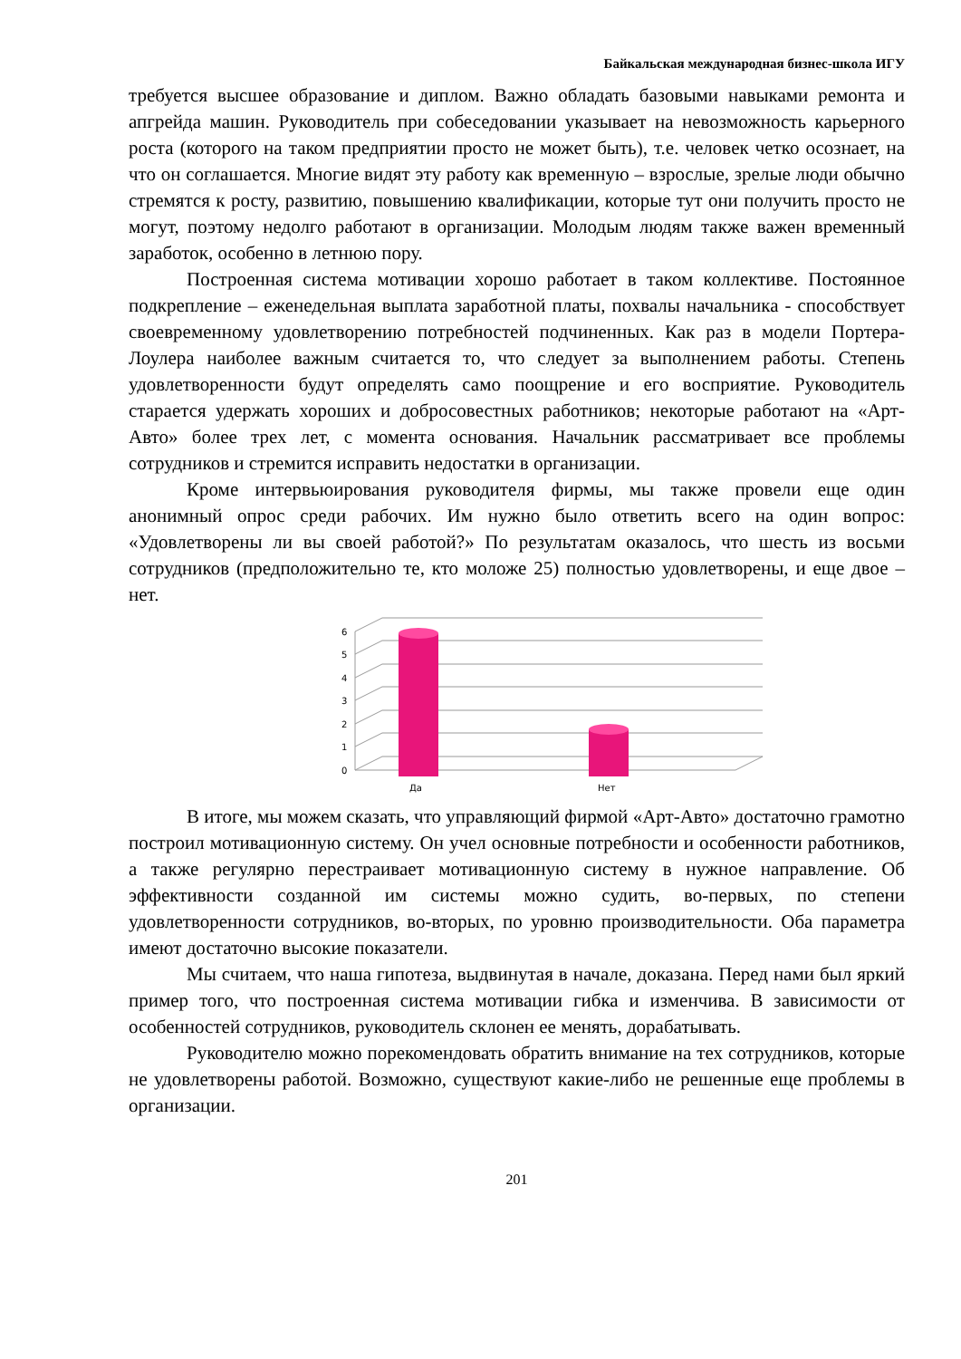Байкальская международная бизнес-школа ИГУ
требуется высшее образование и диплом. Важно обладать базовыми навыками ремонта и апгрейда машин. Руководитель при собеседовании указывает на невозможность карьерного роста (которого на таком предприятии просто не может быть), т.е. человек четко осознает, на что он соглашается. Многие видят эту работу как временную – взрослые, зрелые люди обычно стремятся к росту, развитию, повышению квалификации, которые тут они получить просто не могут, поэтому недолго работают в организации. Молодым людям также важен временный заработок, особенно в летнюю пору.
Построенная система мотивации хорошо работает в таком коллективе. Постоянное подкрепление – еженедельная выплата заработной платы, похвалы начальника - способствует своевременному удовлетворению потребностей подчиненных. Как раз в модели Портера-Лоулера наиболее важным считается то, что следует за выполнением работы. Степень удовлетворенности будут определять само поощрение и его восприятие. Руководитель старается удержать хороших и добросовестных работников; некоторые работают на «Арт-Авто» более трех лет, с момента основания. Начальник рассматривает все проблемы сотрудников и стремится исправить недостатки в организации.
Кроме интервьюирования руководителя фирмы, мы также провели еще один анонимный опрос среди рабочих. Им нужно было ответить всего на один вопрос: «Удовлетворены ли вы своей работой?» По результатам оказалось, что шесть из восьми сотрудников (предположительно те, кто моложе 25) полностью удовлетворены, и еще двое – нет.
0
1
2
3
4
5
6
Да
Нет
В итоге, мы можем сказать, что управляющий фирмой «Арт-Авто» достаточно грамотно построил мотивационную систему. Он учел основные потребности и особенности работников, а также регулярно перестраивает мотивационную систему в нужное направление. Об эффективности созданной им системы можно судить, во-первых, по степени удовлетворенности сотрудников, во-вторых, по уровню производительности. Оба параметра имеют достаточно высокие показатели.
Мы считаем, что наша гипотеза, выдвинутая в начале, доказана. Перед нами был яркий пример того, что построенная система мотивации гибка и изменчива. В зависимости от особенностей сотрудников, руководитель склонен ее менять, дорабатывать.
Руководителю можно порекомендовать обратить внимание на тех сотрудников, которые не удовлетворены работой. Возможно, существуют какие-либо не решенные еще проблемы в организации.
201